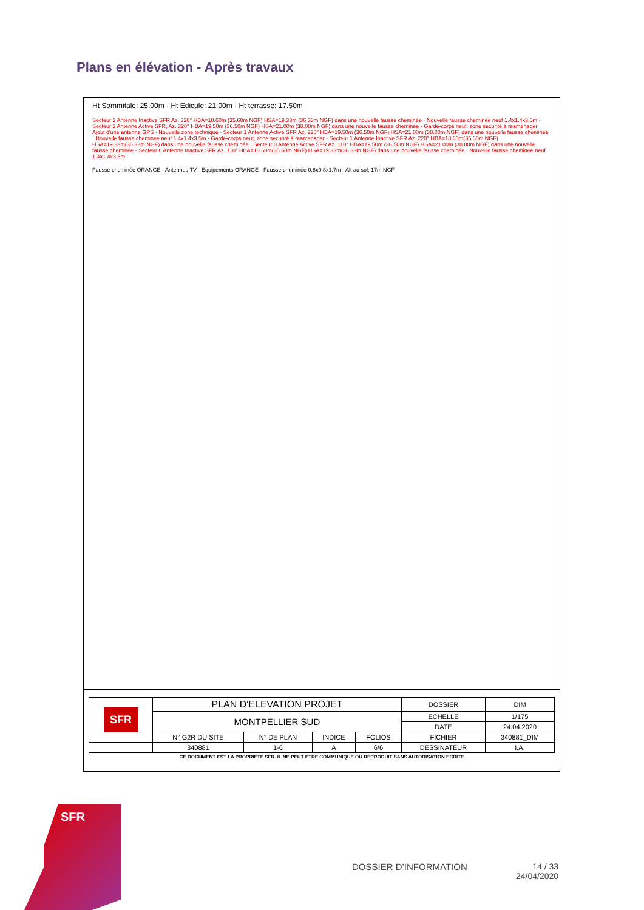Plans en élévation - Après travaux
Ht Sommitale: 25.00m · Ht Edicule: 21.00m · Ht terrasse: 17.50m
Secteur 2 Antenne Inactive SFR Az. 320° HBA=18.60m (35.60m NGF) HSA=19.33m (36.33m NGF) dans une nouvelle fausse cheminée · Nouvelle fausse cheminée neuf 1.4x1.4x3.5m · Secteur 2 Antenne Active SFR, Az. 320° HBA=19.50m (36.50m NGF) HSA=21.00m (38.00m NGF) dans une nouvelle fausse cheminée · Garde-corps neuf, zone securité à reamenager · Ajout d'une antenne GPS · Nouvelle zone technique · Secteur 1 Antenne Active SFR Az. 220° HBA=19.50m (36.50m NGF) HSA=21.00m (38.00m NGF) dans une nouvelle fausse cheminée · Nouvelle fausse cheminée neuf 1.4x1.4x3.5m · Garde-corps neuf, zone securité à reamenager · Secteur 1 Antenne Inactive SFR Az. 220° HBA=18.60m(35.60m NGF) HSA=19.33m(36.33m NGF) dans une nouvelle fausse cheminée · Secteur 0 Antenne Active SFR Az. 110° HBA=19.50m (36.50m NGF) HSA=21.00m (38.00m NGF) dans une nouvelle fausse cheminée · Secteur 0 Antenne Inactive SFR Az. 110° HBA=18.60m(35.60m NGF) HSA=19.33m(36.33m NGF) dans une nouvelle fausse cheminée · Nouvelle fausse cheminée neuf 1.4x1.4x3.5m
Fausse cheminée ORANGE · Antennes TV · Equipements ORANGE · Fausse cheminée 0.8x0.8x1.7m · Alt au sol: 17m NGF
| SFR | PLAN D'ELEVATION PROJET | | | | DOSSIER | DIM |
| | MONTPELLIER SUD | | | | ECHELLE | 1/175 |
| | | | | | DATE | 24.04.2020 |
| | N° G2R DU SITE | N° DE PLAN | INDICE | FOLIOS | FICHIER | 340881_DIM |
| | 340881 | 1-6 | A | 6/6 | DESSINATEUR | I.A. |
CE DOCUMENT EST LA PROPRIETE SFR. IL NE PEUT ETRE COMMUNIQUE OU REPRODUIT SANS AUTORISATION ECRITE
SFR
DOSSIER D’INFORMATION
14 / 33
24/04/2020